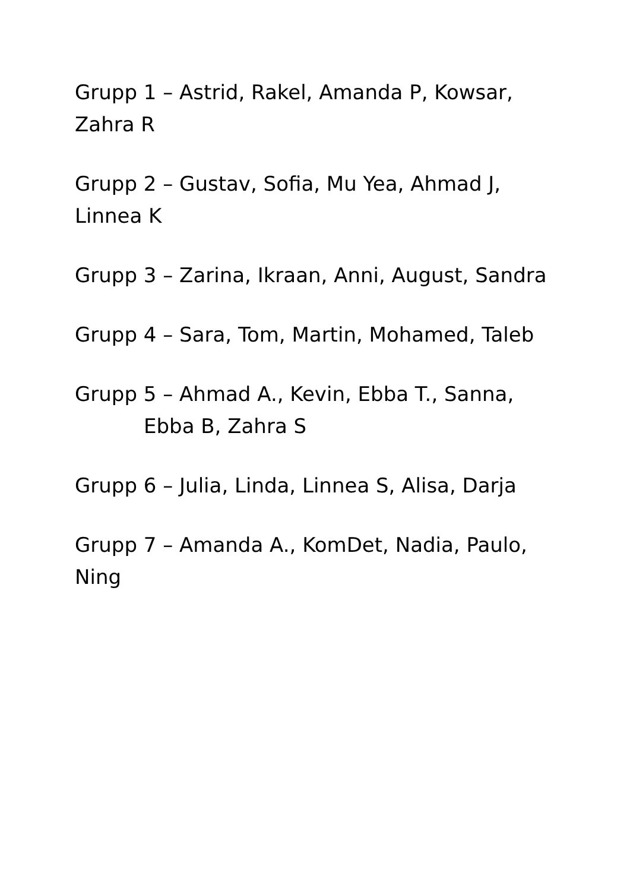Grupp 1 – Astrid, Rakel, Amanda P, Kowsar, Zahra R
Grupp 2 – Gustav, Sofia, Mu Yea, Ahmad J, Linnea K
Grupp 3 – Zarina, Ikraan, Anni, August, Sandra
Grupp 4 – Sara, Tom, Martin, Mohamed, Taleb
Grupp 5 – Ahmad A., Kevin, Ebba T., Sanna,
Ebba B, Zahra S
Grupp 6 – Julia, Linda, Linnea S, Alisa, Darja
Grupp 7 – Amanda A., KomDet, Nadia, Paulo, Ning